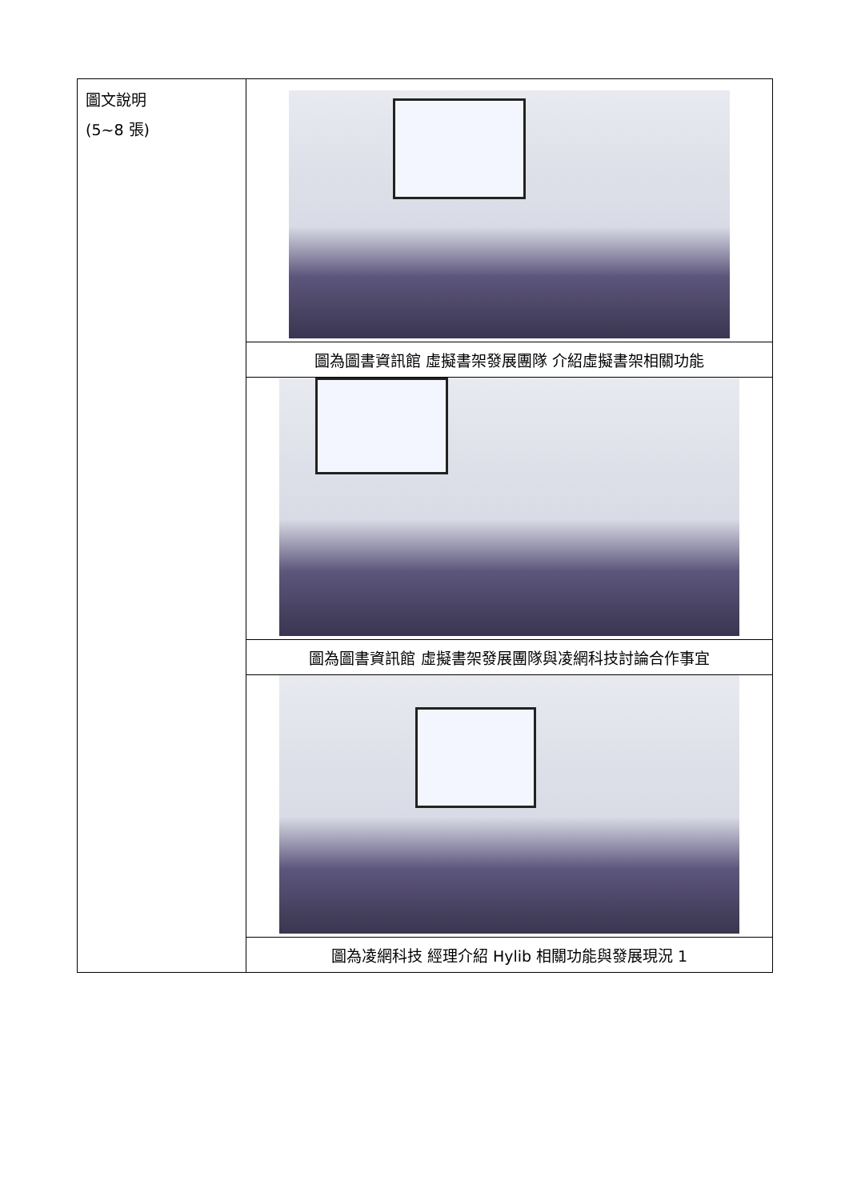| 圖文說明 (5~8 張) | |
| | 圖為圖書資訊館 虛擬書架發展團隊 介紹虛擬書架相關功能 |
| | 圖為圖書資訊館 虛擬書架發展團隊與凌網科技討論合作事宜 |
| | 圖為凌網科技 經理介紹 Hylib 相關功能與發展現況 1 |